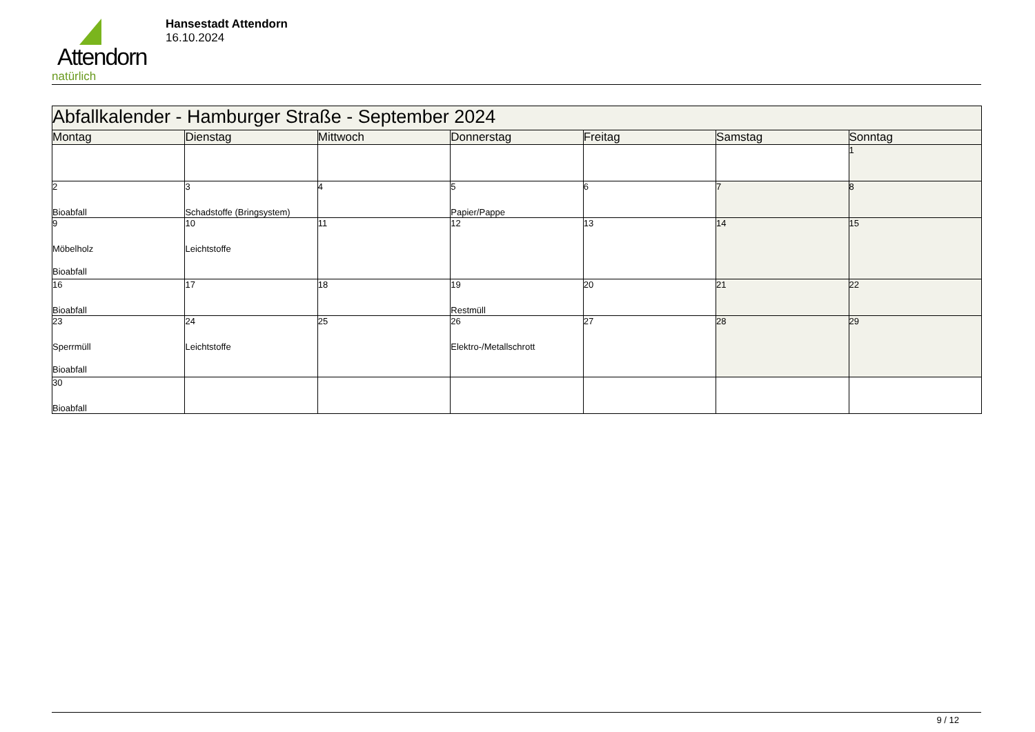Attendorn
natürlich
Hansestadt Attendorn
16.10.2024
| Abfallkalender - Hamburger Straße - September 2024 | | | | | | |
| Montag | Dienstag | Mittwoch | Donnerstag | Freitag | Samstag | Sonntag |
| | | | | | | 1 |
| 2 Bioabfall | 3 Schadstoffe (Bringsystem) | 4 | 5 Papier/Pappe | 6 | 7 | 8 |
| 9 Möbelholz Bioabfall | 10 Leichtstoffe | 11 | 12 | 13 | 14 | 15 |
| 16 Bioabfall | 17 | 18 | 19 Restmüll | 20 | 21 | 22 |
| 23 Sperrmüll Bioabfall | 24 Leichtstoffe | 25 | 26 Elektro-/Metallschrott | 27 | 28 | 29 |
| 30 Bioabfall | | | | | | |
9 / 12